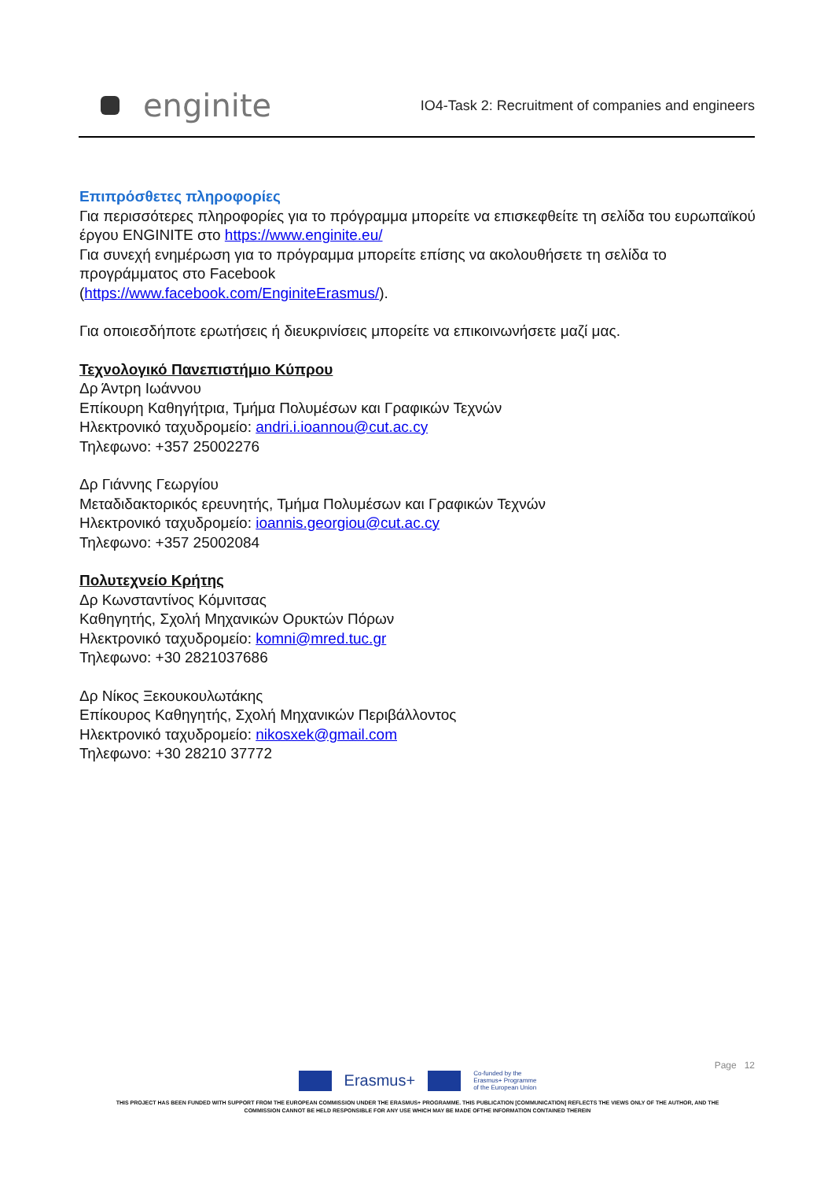enginite
IO4-Task 2: Recruitment of companies and engineers
Επιπρόσθετες πληροφορίες
Για περισσότερες πληροφορίες για το πρόγραμμα μπορείτε να επισκεφθείτε τη σελίδα του ευρωπαϊκού έργου ENGINITE στο https://www.enginite.eu/
Για συνεχή ενημέρωση για το πρόγραμμα μπορείτε επίσης να ακολουθήσετε τη σελίδα το προγράμματος στο Facebook
(https://www.facebook.com/EnginiteErasmus/).
Για οποιεσδήποτε ερωτήσεις ή διευκρινίσεις μπορείτε να επικοινωνήσετε μαζί μας.
Τεχνολογικό Πανεπιστήμιο Κύπρου
Δρ Άντρη Ιωάννου
Επίκουρη Καθηγήτρια, Τμήμα Πολυμέσων και Γραφικών Τεχνών
Ηλεκτρονικό ταχυδρομείο: andri.i.ioannou@cut.ac.cy
Τηλεφωνο: +357 25002276
Δρ Γιάννης Γεωργίου
Μεταδιδακτορικός ερευνητής, Τμήμα Πολυμέσων και Γραφικών Τεχνών
Ηλεκτρονικό ταχυδρομείο: ioannis.georgiou@cut.ac.cy
Τηλεφωνο: +357 25002084
Πολυτεχνείο Κρήτης
Δρ Κωνσταντίνος Κόμνιτσας
Καθηγητής, Σχολή Μηχανικών Ορυκτών Πόρων
Ηλεκτρονικό ταχυδρομείο: komni@mred.tuc.gr
Τηλεφωνο: +30 2821037686
Δρ Νίκος Ξεκουκουλωτάκης
Επίκουρος Καθηγητής, Σχολή Μηχανικών Περιβάλλοντος
Ηλεκτρονικό ταχυδρομείο: nikosxek@gmail.com
Τηλεφωνο: +30 28210 37772
Page 12
Erasmus+
Co-funded by the
Erasmus+ Programme
of the European Union
THIS PROJECT HAS BEEN FUNDED WITH SUPPORT FROM THE EUROPEAN COMMISSION UNDER THE ERASMUS+ PROGRAMME. THIS PUBLICATION [COMMUNICATION] REFLECTS THE VIEWS ONLY OF THE AUTHOR, AND THE
COMMISSION CANNOT BE HELD RESPONSIBLE FOR ANY USE WHICH MAY BE MADE OFTHE INFORMATION CONTAINED THEREIN